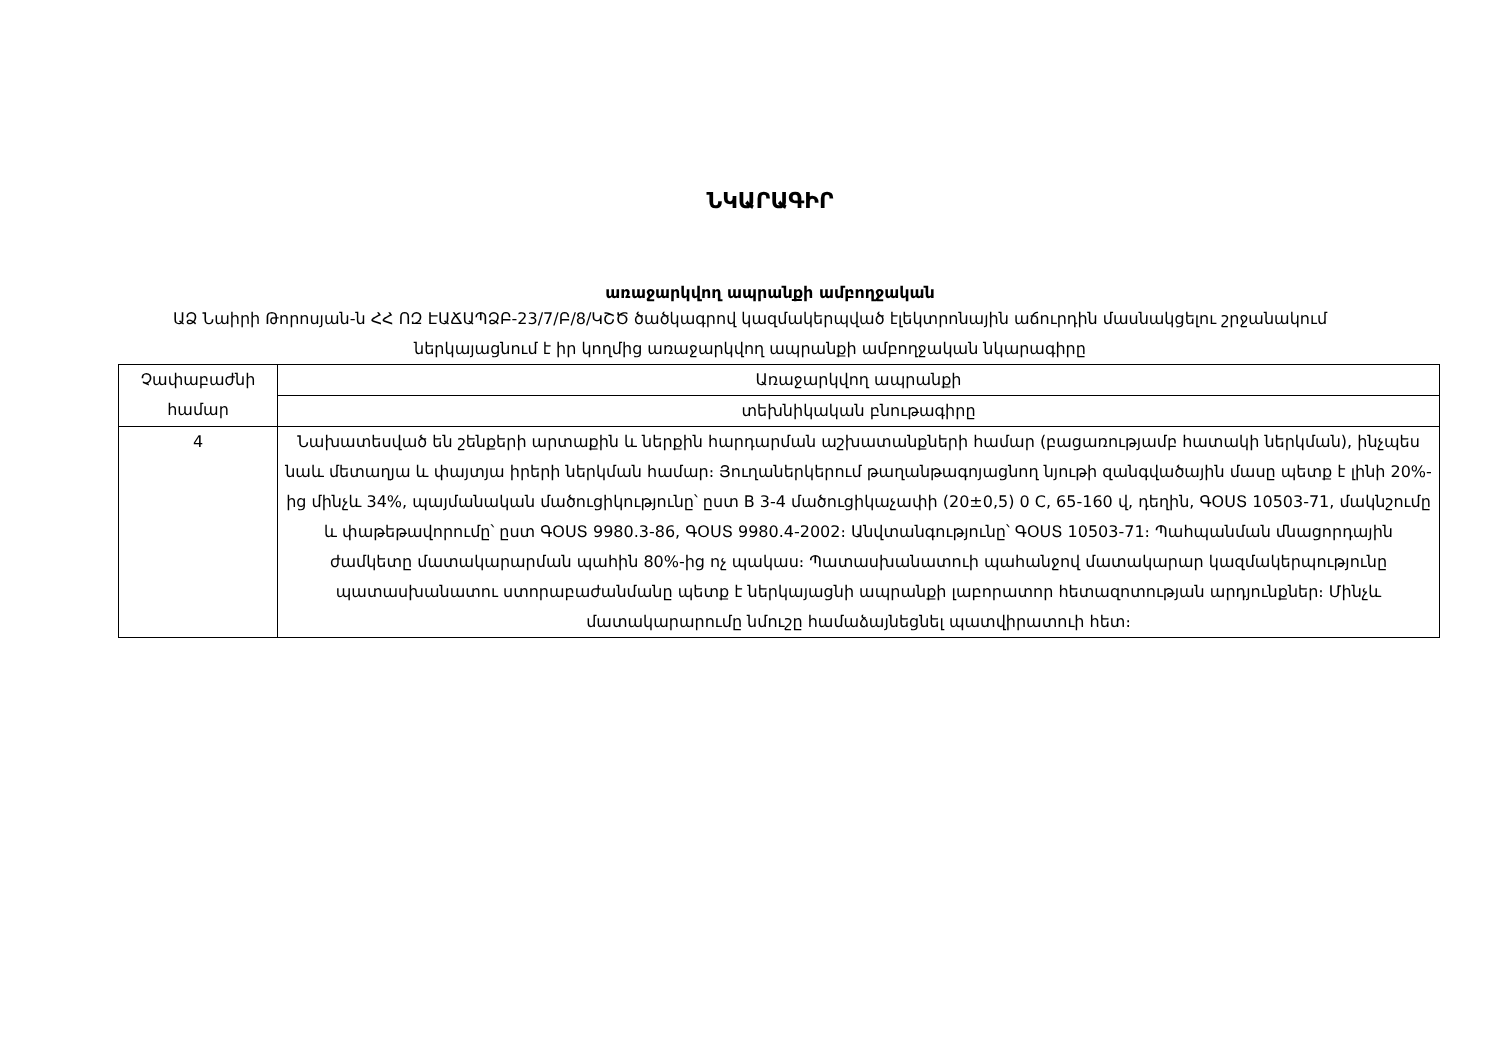ՆԿԱՐԱԳԻՐ
առաջարկվող ապրանքի ամբողջական
ԱՁ Նաիրի Թորոսյան-ն ՀՀ ՈԶ ԷԱՃԱՊՁԲ-23/7/Բ/8/ԿՇԾ ծածկագրով կազմակերպված էլեկտրոնային աճուրդին մասնակցելու շրջանակում ներկայացնում է իր կողմից առաջարկվող ապրանքի ամբողջական նկարագիրը
| Չափաբաժնի համար | Առաջարկվող ապրանքի |
| | տեխնիկական բնութագիրը |
| 4 | Նախատեսված են շենքերի արտաքին և ներքին հարդարման աշխատանքների համար (բացառությամբ հատակի ներկման), ինչպես նաև մետաղյա և փայտյա իրերի ներկման համար։ Յուղաներկերում թաղանթագոյացնող նյութի զանգվածային մասը պետք է լինի 20%-ից մինչև 34%, պայմանական մածուցիկությունը՝ ըստ В 3-4 մածուցիկաչափի (20±0,5) 0 C, 65-160 վ, դեղին, ԳՕՍՏ 10503-71, մակնշումը և փաթեթավորումը՝ ըստ ԳՕՍՏ 9980.3-86, ԳՕՍՏ 9980.4-2002։ Անվտանգությունը՝ ԳՕՍՏ 10503-71։ Պահպանման մնացորդային ժամկետը մատակարարման պահին 80%-ից ոչ պակաս։ Պատասխանատուի պահանջով մատակարար կազմակերպությունը պատասխանատու ստորաբաժանմանը պետք է ներկայացնի ապրանքի լաբորատոր հետազոտության արդյունքներ։ Մինչև մատակարարումը նմուշը համաձայնեցնել պատվիրատուի հետ։ |